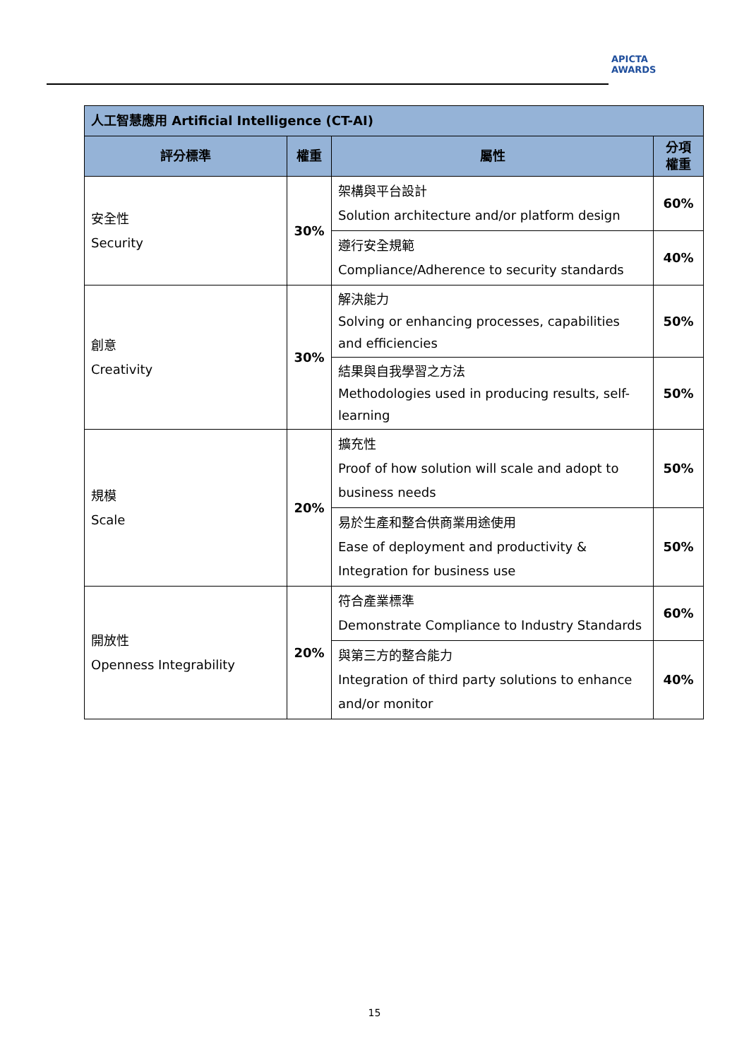APICTA
AWARDS
| 人工智慧應用 Artificial Intelligence (CT-AI) | | | |
| 評分標準 | 權重 | 屬性 | 分項 權重 |
| 安全性 Security | 30% | 架構與平台設計 Solution architecture and/or platform design | 60% |
| | | 遵行安全規範 Compliance/Adherence to security standards | 40% |
| 創意 Creativity | 30% | 解決能力 Solving or enhancing processes, capabilities and efficiencies | 50% |
| | | 結果與自我學習之方法 Methodologies used in producing results, self-learning | 50% |
| 規模 Scale | 20% | 擴充性 Proof of how solution will scale and adopt to business needs | 50% |
| | | 易於生產和整合供商業用途使用 Ease of deployment and productivity & Integration for business use | 50% |
| 開放性 Openness Integrability | 20% | 符合產業標準 Demonstrate Compliance to Industry Standards | 60% |
| | | 與第三方的整合能力 Integration of third party solutions to enhance and/or monitor | 40% |
15